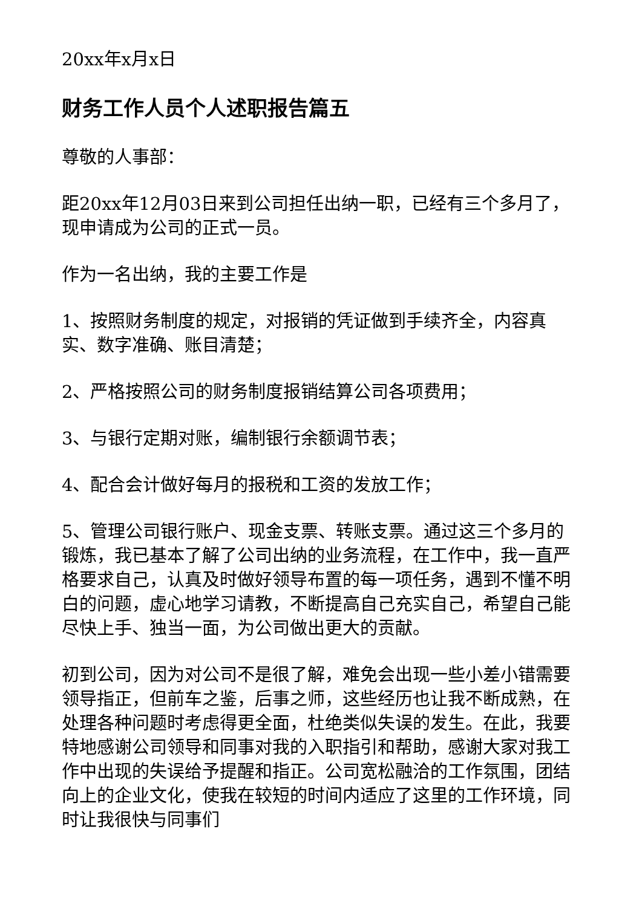20xx年x月x日
财务工作人员个人述职报告篇五
尊敬的人事部：
距20xx年12月03日来到公司担任出纳一职，已经有三个多月了，现申请成为公司的正式一员。
作为一名出纳，我的主要工作是
1、按照财务制度的规定，对报销的凭证做到手续齐全，内容真实、数字准确、账目清楚；
2、严格按照公司的财务制度报销结算公司各项费用；
3、与银行定期对账，编制银行余额调节表；
4、配合会计做好每月的报税和工资的发放工作；
5、管理公司银行账户、现金支票、转账支票。通过这三个多月的锻炼，我已基本了解了公司出纳的业务流程，在工作中，我一直严格要求自己，认真及时做好领导布置的每一项任务，遇到不懂不明白的问题，虚心地学习请教，不断提高自己充实自己，希望自己能尽快上手、独当一面，为公司做出更大的贡献。
初到公司，因为对公司不是很了解，难免会出现一些小差小错需要领导指正，但前车之鉴，后事之师，这些经历也让我不断成熟，在处理各种问题时考虑得更全面，杜绝类似失误的发生。在此，我要特地感谢公司领导和同事对我的入职指引和帮助，感谢大家对我工作中出现的失误给予提醒和指正。公司宽松融洽的工作氛围，团结向上的企业文化，使我在较短的时间内适应了这里的工作环境，同时让我很快与同事们